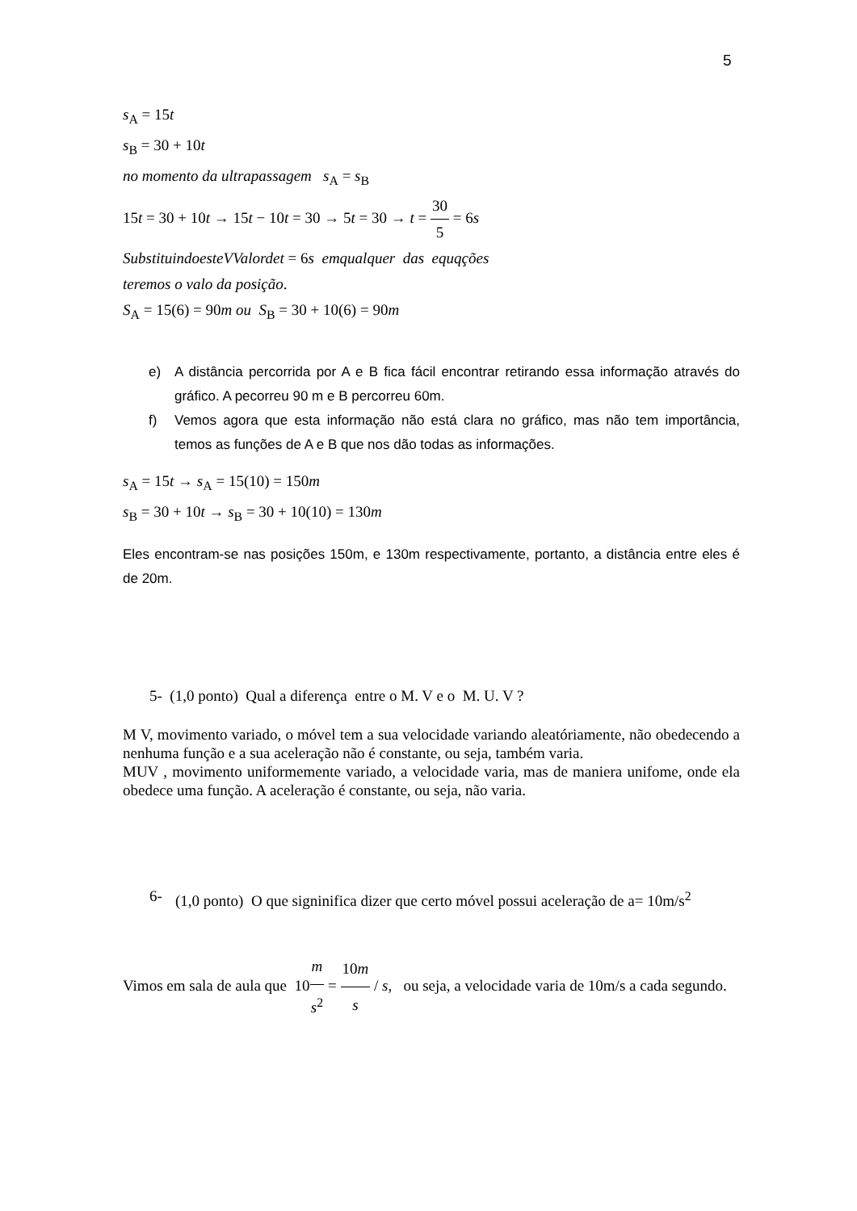5
s<sub>A</sub> = 15t
s<sub>B</sub> = 30 + 10t
no momento da ultrapassagem s<sub>A</sub> = s<sub>B</sub>
15t = 30 + 10t → 15t − 10t = 30 → 5t = 30 → t = 30 5 = 6s
SubstituindoesteVValordet = 6s emqualquer das equqções
teremos o valo da posição.
S<sub>A</sub> = 15(6) = 90m ou S<sub>B</sub> = 30 + 10(6) = 90m
e) A distância percorrida por A e B fica fácil encontrar retirando essa informação através do gráfico. A pecorreu 90 m e B percorreu 60m.
f) Vemos agora que esta informação não está clara no gráfico, mas não tem importância, temos as funções de A e B que nos dão todas as informações.
s<sub>A</sub> = 15t → s<sub>A</sub> = 15(10) = 150m
s<sub>B</sub> = 30 + 10t → s<sub>B</sub> = 30 + 10(10) = 130m
Eles encontram-se nas posições 150m, e 130m respectivamente, portanto, a distância entre eles é de 20m.
5- (1,0 ponto) Qual a diferença entre o M. V e o M. U. V ?
M V, movimento variado, o móvel tem a sua velocidade variando aleatóriamente, não obedecendo a nenhuma função e a sua aceleração não é constante, ou seja, também varia.
MUV , movimento uniformemente variado, a velocidade varia, mas de maniera unifome, onde ela obedece uma função. A aceleração é constante, ou seja, não varia.
6- (1,0 ponto) O que signinifica dizer que certo móvel possui aceleração de a= 10m/s<sup>2</sup>
Vimos em sala de aula que 10m s<sup>2</sup> = 10m s / s, ou seja, a velocidade varia de 10m/s a cada segundo.